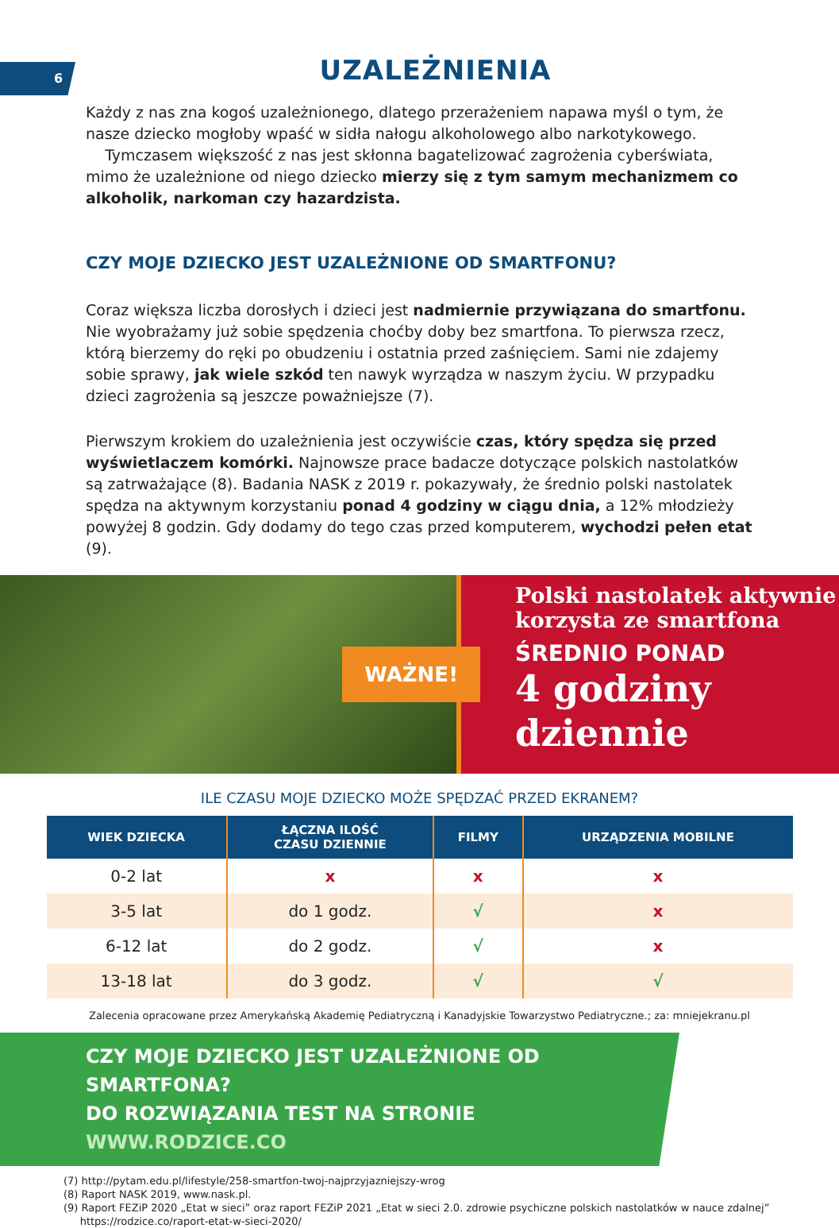6
UZALEŻNIENIA
Każdy z nas zna kogoś uzależnionego, dlatego przerażeniem napawa myśl o tym, że nasze dziecko mogłoby wpaść w sidła nałogu alkoholowego albo narkotykowego.
Tymczasem większość z nas jest skłonna bagatelizować zagrożenia cyberświata, mimo że uzależnione od niego dziecko mierzy się z tym samym mechanizmem co alkoholik, narkoman czy hazardzista.
CZY MOJE DZIECKO JEST UZALEŻNIONE OD SMARTFONU?
Coraz większa liczba dorosłych i dzieci jest nadmiernie przywiązana do smartfonu. Nie wyobrażamy już sobie spędzenia choćby doby bez smartfona. To pierwsza rzecz, którą bierzemy do ręki po obudzeniu i ostatnia przed zaśnięciem. Sami nie zdajemy sobie sprawy, jak wiele szkód ten nawyk wyrządza w naszym życiu. W przypadku dzieci zagrożenia są jeszcze poważniejsze (7).
Pierwszym krokiem do uzależnienia jest oczywiście czas, który spędza się przed wyświetlaczem komórki. Najnowsze prace badacze dotyczące polskich nastolatków są zatrważające (8). Badania NASK z 2019 r. pokazywały, że średnio polski nastolatek spędza na aktywnym korzystaniu ponad 4 godziny w ciągu dnia, a 12% młodzieży powyżej 8 godzin. Gdy dodamy do tego czas przed komputerem, wychodzi pełen etat (9).
WAŻNE!
Polski nastolatek aktywnie
korzysta ze smartfona
ŚREDNIO PONAD
4 godziny
dziennie
ILE CZASU MOJE DZIECKO MOŻE SPĘDZAĆ PRZED EKRANEM?
| WIEK DZIECKA | ŁĄCZNA ILOŚĆ CZASU DZIENNIE | FILMY | URZĄDZENIA MOBILNE |
| --- | --- | --- | --- |
| 0-2 lat | x | x | x |
| 3-5 lat | do 1 godz. | √ | x |
| 6-12 lat | do 2 godz. | √ | x |
| 13-18 lat | do 3 godz. | √ | √ |
Zalecenia opracowane przez Amerykańską Akademię Pediatryczną i Kanadyjskie Towarzystwo Pediatryczne.; za: mniejekranu.pl
CZY MOJE DZIECKO JEST UZALEŻNIONE OD SMARTFONA?
DO ROZWIĄZANIA TEST NA STRONIE WWW.RODZICE.CO
(7) http://pytam.edu.pl/lifestyle/258-smartfon-twoj-najprzyjazniejszy-wrog
(8) Raport NASK 2019, www.nask.pl.
(9) Raport FEZiP 2020 „Etat w sieci” oraz raport FEZiP 2021 „Etat w sieci 2.0. zdrowie psychiczne polskich nastolatków w nauce zdalnej”
https://rodzice.co/raport-etat-w-sieci-2020/